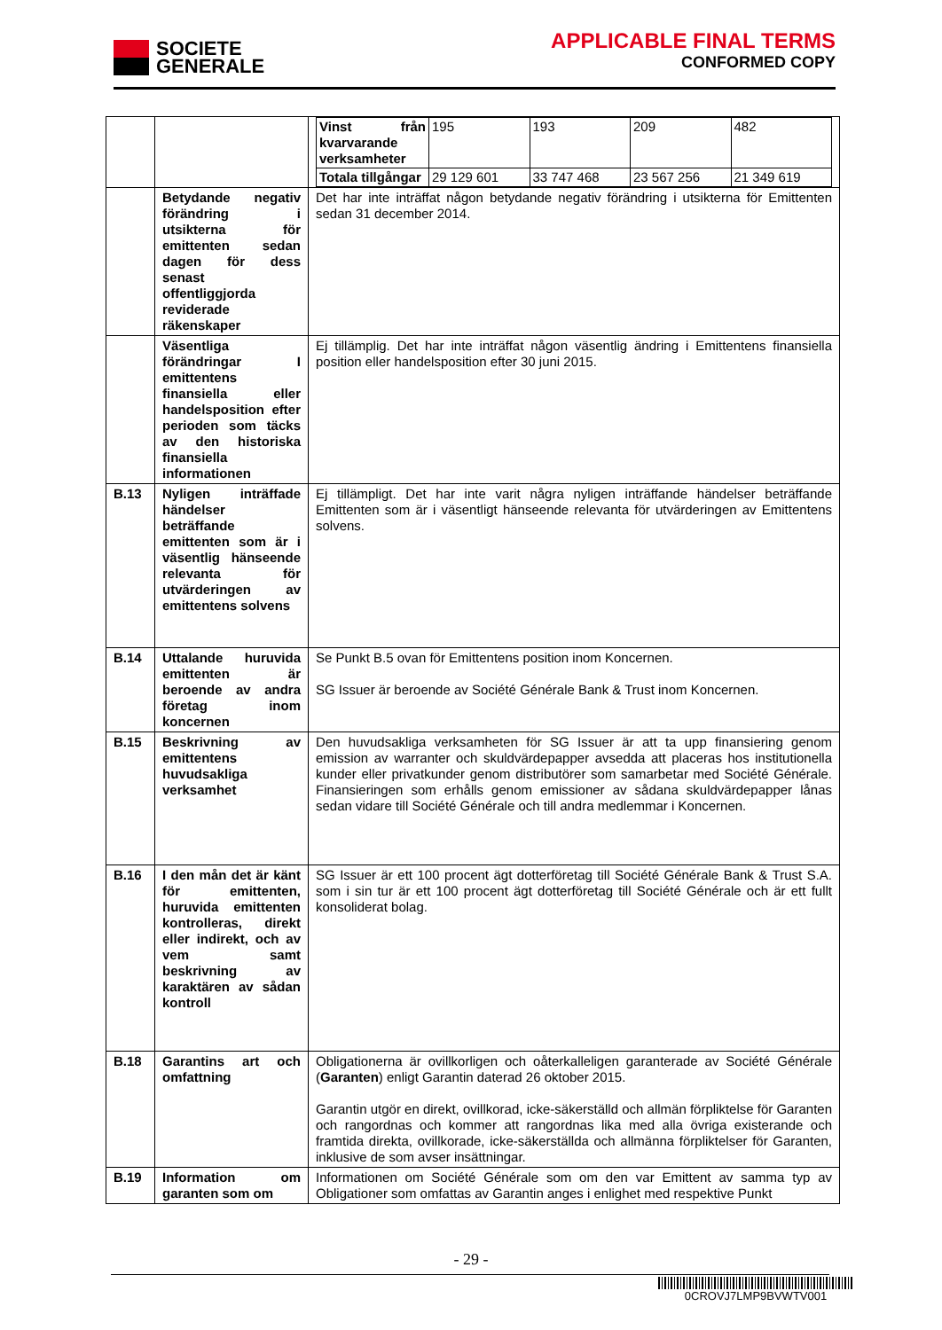SOCIETE
GENERALE
APPLICABLE FINAL TERMS
CONFORMED COPY
| | | / Vinst från kvarvarande verksamheter / 195 / 193 / 209 / 482 / / Totala tillgångar / 29 129 601 / 33 747 468 / 23 567 256 / 21 349 619 / |
| | Betydande negativ förändring i utsikterna för emittenten sedan dagen för dess senast offentliggjorda reviderade räkenskaper | Det har inte inträffat någon betydande negativ förändring i utsikterna för Emittenten sedan 31 december 2014. |
| | Väsentliga förändringar I emittentens finansiella eller handelsposition efter perioden som täcks av den historiska finansiella informationen | Ej tillämplig. Det har inte inträffat någon väsentlig ändring i Emittentens finansiella position eller handelsposition efter 30 juni 2015. |
| B.13 | Nyligen inträffade händelser beträffande emittenten som är i väsentlig hänseende relevanta för utvärderingen av emittentens solvens | Ej tillämpligt. Det har inte varit några nyligen inträffande händelser beträffande Emittenten som är i väsentligt hänseende relevanta för utvärderingen av Emittentens solvens. |
| B.14 | Uttalande huruvida emittenten är beroende av andra företag inom koncernen | Se Punkt B.5 ovan för Emittentens position inom Koncernen. SG Issuer är beroende av Société Générale Bank & Trust inom Koncernen. |
| B.15 | Beskrivning av emittentens huvudsakliga verksamhet | Den huvudsakliga verksamheten för SG Issuer är att ta upp finansiering genom emission av warranter och skuldvärdepapper avsedda att placeras hos institutionella kunder eller privatkunder genom distributörer som samarbetar med Société Générale. Finansieringen som erhålls genom emissioner av sådana skuldvärdepapper lånas sedan vidare till Société Générale och till andra medlemmar i Koncernen. |
| B.16 | I den mån det är känt för emittenten, huruvida emittenten kontrolleras, direkt eller indirekt, och av vem samt beskrivning av karaktären av sådan kontroll | SG Issuer är ett 100 procent ägt dotterföretag till Société Générale Bank & Trust S.A. som i sin tur är ett 100 procent ägt dotterföretag till Société Générale och är ett fullt konsoliderat bolag. |
| B.18 | Garantins art och omfattning | Obligationerna är ovillkorligen och oåterkalleligen garanterade av Société Générale ( Garanten ) enligt Garantin daterad 26 oktober 2015. Garantin utgör en direkt, ovillkorad, icke-säkerställd och allmän förpliktelse för Garanten och rangordnas och kommer att rangordnas lika med alla övriga existerande och framtida direkta, ovillkorade, icke-säkerställda och allmänna förpliktelser för Garanten, inklusive de som avser insättningar. |
| B.19 | Information om garanten som om | Informationen om Société Générale som om den var Emittent av samma typ av Obligationer som omfattas av Garantin anges i enlighet med respektive Punkt |
- 29 -
0CROVJ7LMP9BVWTV001